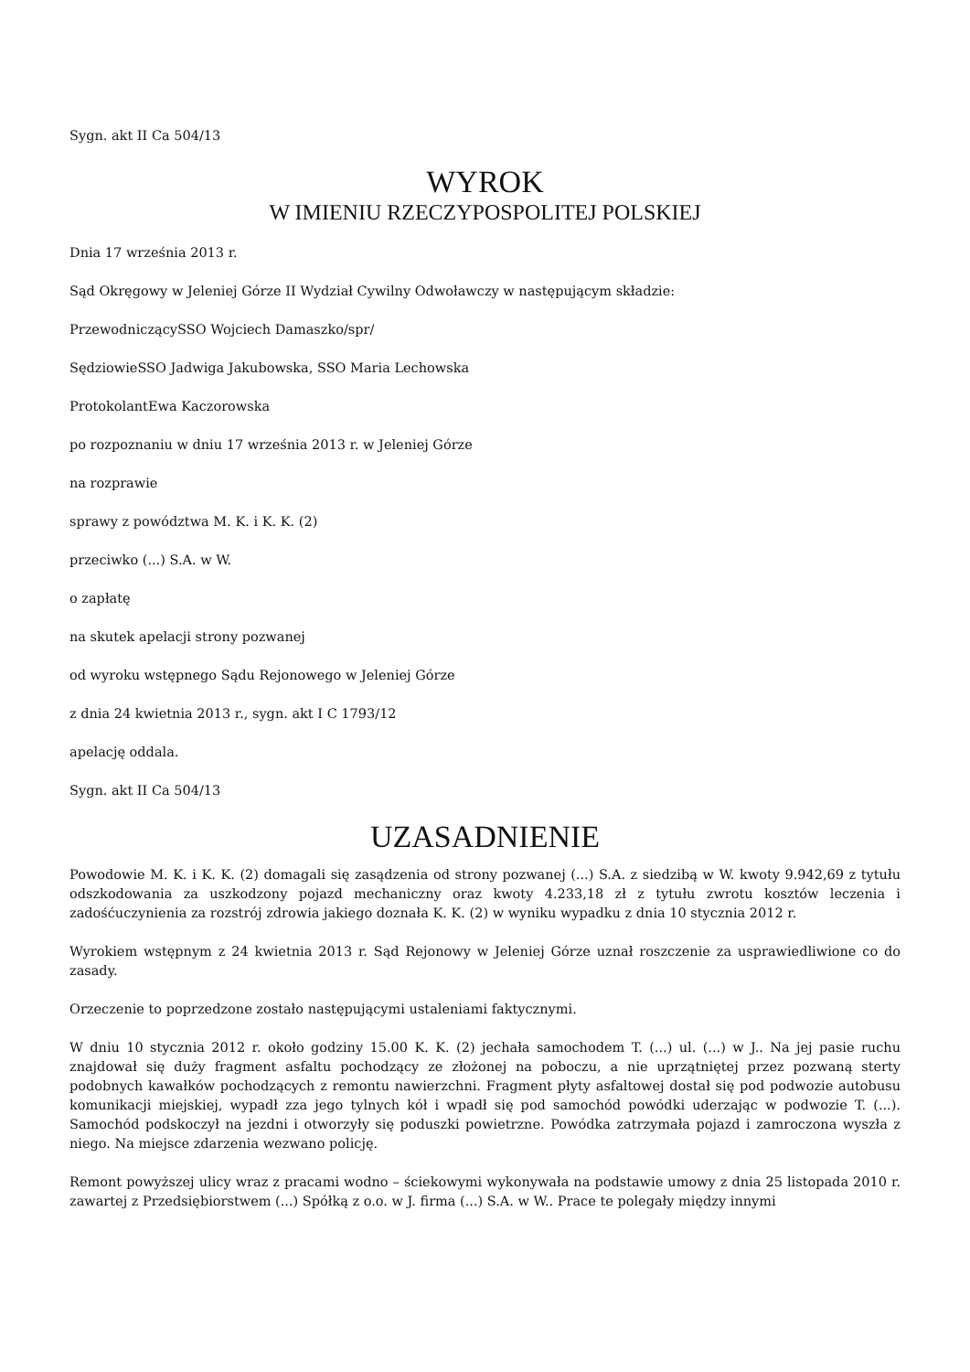Sygn. akt II Ca 504/13
WYROK
W IMIENIU RZECZYPOSPOLITEJ POLSKIEJ
Dnia 17 września 2013 r.
Sąd Okręgowy w Jeleniej Górze II Wydział Cywilny Odwoławczy w następującym składzie:
PrzewodniczącySSO Wojciech Damaszko/spr/
SędziowieSSO Jadwiga Jakubowska, SSO Maria Lechowska
ProtokolantEwa Kaczorowska
po rozpoznaniu w dniu 17 września 2013 r. w Jeleniej Górze
na rozprawie
sprawy z powództwa M. K. i K. K. (2)
przeciwko (...) S.A. w W.
o zapłatę
na skutek apelacji strony pozwanej
od wyroku wstępnego Sądu Rejonowego w Jeleniej Górze
z dnia 24 kwietnia 2013 r., sygn. akt I C 1793/12
apelację oddala.
Sygn. akt II Ca 504/13
UZASADNIENIE
Powodowie M. K. i K. K. (2) domagali się zasądzenia od strony pozwanej (...) S.A. z siedzibą w W. kwoty 9.942,69 z tytułu odszkodowania za uszkodzony pojazd mechaniczny oraz kwoty 4.233,18 zł z tytułu zwrotu kosztów leczenia i zadośćuczynienia za rozstrój zdrowia jakiego doznała K. K. (2) w wyniku wypadku z dnia 10 stycznia 2012 r.
Wyrokiem wstępnym z 24 kwietnia 2013 r. Sąd Rejonowy w Jeleniej Górze uznał roszczenie za usprawiedliwione co do zasady.
Orzeczenie to poprzedzone zostało następującymi ustaleniami faktycznymi.
W dniu 10 stycznia 2012 r. około godziny 15.00 K. K. (2) jechała samochodem T. (...) ul. (...) w J.. Na jej pasie ruchu znajdował się duży fragment asfaltu pochodzący ze złożonej na poboczu, a nie uprzątniętej przez pozwaną sterty podobnych kawałków pochodzących z remontu nawierzchni. Fragment płyty asfaltowej dostał się pod podwozie autobusu komunikacji miejskiej, wypadł zza jego tylnych kół i wpadł się pod samochód powódki uderzając w podwozie T. (...). Samochód podskoczył na jezdni i otworzyły się poduszki powietrzne. Powódka zatrzymała pojazd i zamroczona wyszła z niego. Na miejsce zdarzenia wezwano policję.
Remont powyższej ulicy wraz z pracami wodno – ściekowymi wykonywała na podstawie umowy z dnia 25 listopada 2010 r. zawartej z Przedsiębiorstwem (...) Spółką z o.o. w J. firma (...) S.A. w W.. Prace te polegały między innymi